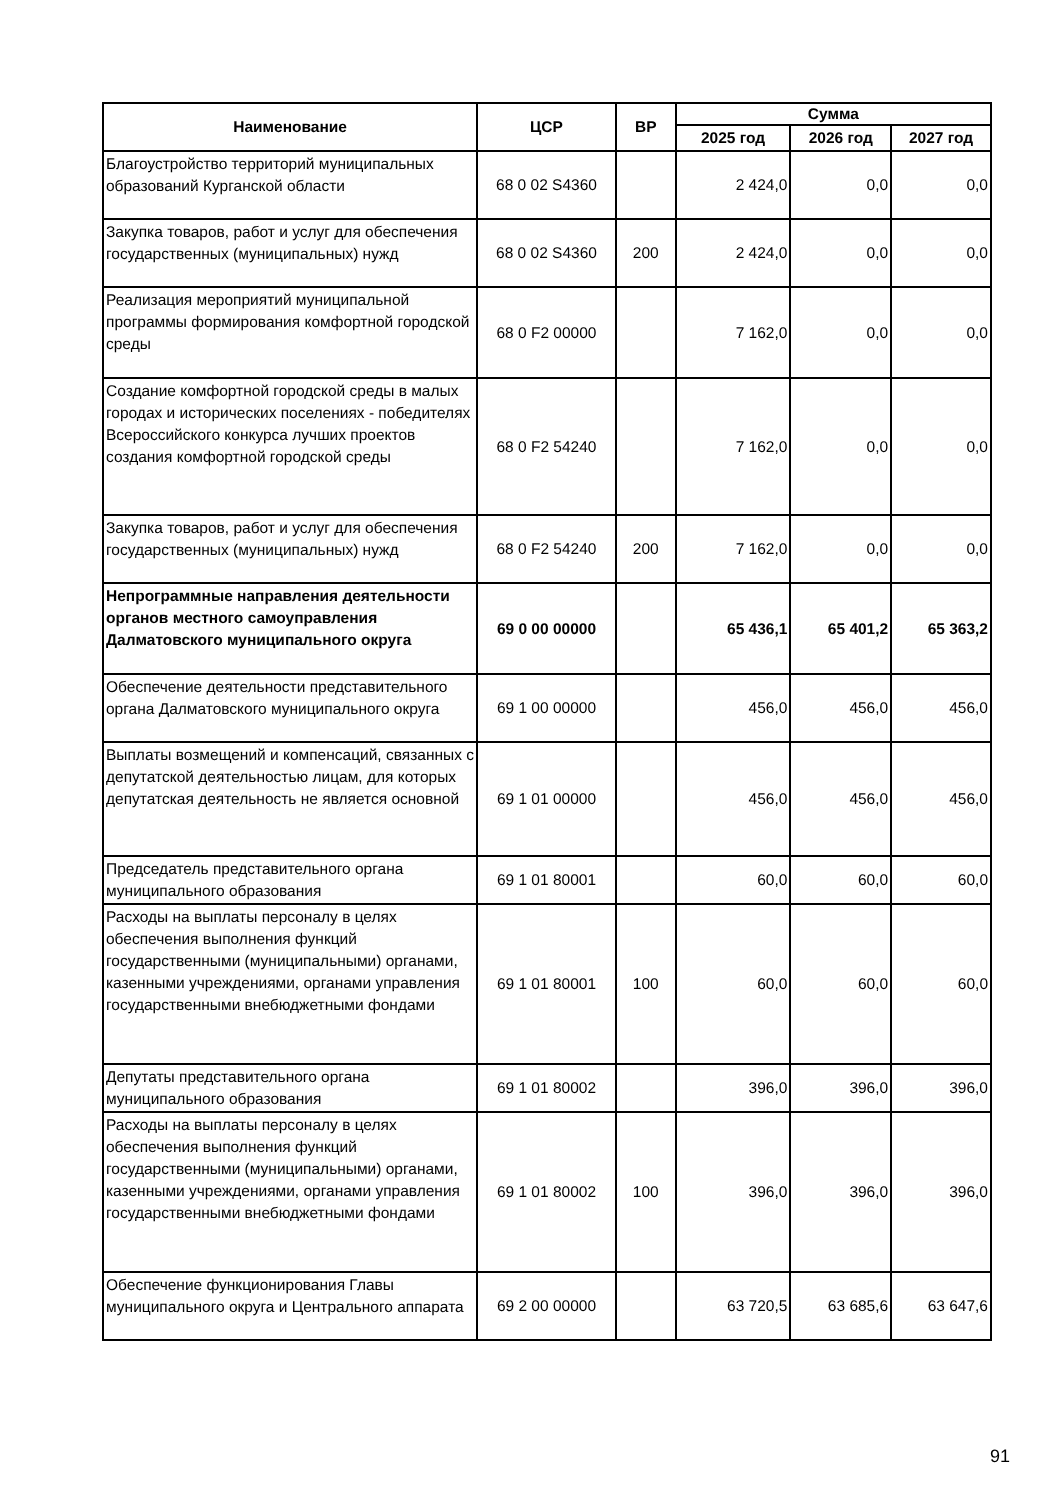| Наименование | ЦСР | ВР | Сумма | | |
| --- | --- | --- | --- | --- | --- |
| | | | 2025 год | 2026 год | 2027 год |
| Благоустройство территорий муниципальных образований Курганской области | 68 0 02 S4360 | | 2 424,0 | 0,0 | 0,0 |
| Закупка товаров, работ и услуг для обеспечения государственных (муниципальных) нужд | 68 0 02 S4360 | 200 | 2 424,0 | 0,0 | 0,0 |
| Реализация мероприятий муниципальной программы формирования комфортной городской среды | 68 0 F2 00000 | | 7 162,0 | 0,0 | 0,0 |
| Создание комфортной городской среды в малых городах и исторических поселениях - победителях Всероссийского конкурса лучших проектов создания комфортной городской среды | 68 0 F2 54240 | | 7 162,0 | 0,0 | 0,0 |
| Закупка товаров, работ и услуг для обеспечения государственных (муниципальных) нужд | 68 0 F2 54240 | 200 | 7 162,0 | 0,0 | 0,0 |
| Непрограммные направления деятельности органов местного самоуправления Далматовского муниципального округа | 69 0 00 00000 | | 65 436,1 | 65 401,2 | 65 363,2 |
| Обеспечение деятельности представительного органа Далматовского муниципального округа | 69 1 00 00000 | | 456,0 | 456,0 | 456,0 |
| Выплаты возмещений и компенсаций, связанных с депутатской деятельностью лицам, для которых депутатская деятельность не является основной | 69 1 01 00000 | | 456,0 | 456,0 | 456,0 |
| Председатель представительного органа муниципального образования | 69 1 01 80001 | | 60,0 | 60,0 | 60,0 |
| Расходы на выплаты персоналу в целях обеспечения выполнения функций государственными (муниципальными) органами, казенными учреждениями, органами управления государственными внебюджетными фондами | 69 1 01 80001 | 100 | 60,0 | 60,0 | 60,0 |
| Депутаты представительного органа муниципального образования | 69 1 01 80002 | | 396,0 | 396,0 | 396,0 |
| Расходы на выплаты персоналу в целях обеспечения выполнения функций государственными (муниципальными) органами, казенными учреждениями, органами управления государственными внебюджетными фондами | 69 1 01 80002 | 100 | 396,0 | 396,0 | 396,0 |
| Обеспечение функционирования Главы муниципального округа и Центрального аппарата | 69 2 00 00000 | | 63 720,5 | 63 685,6 | 63 647,6 |
91